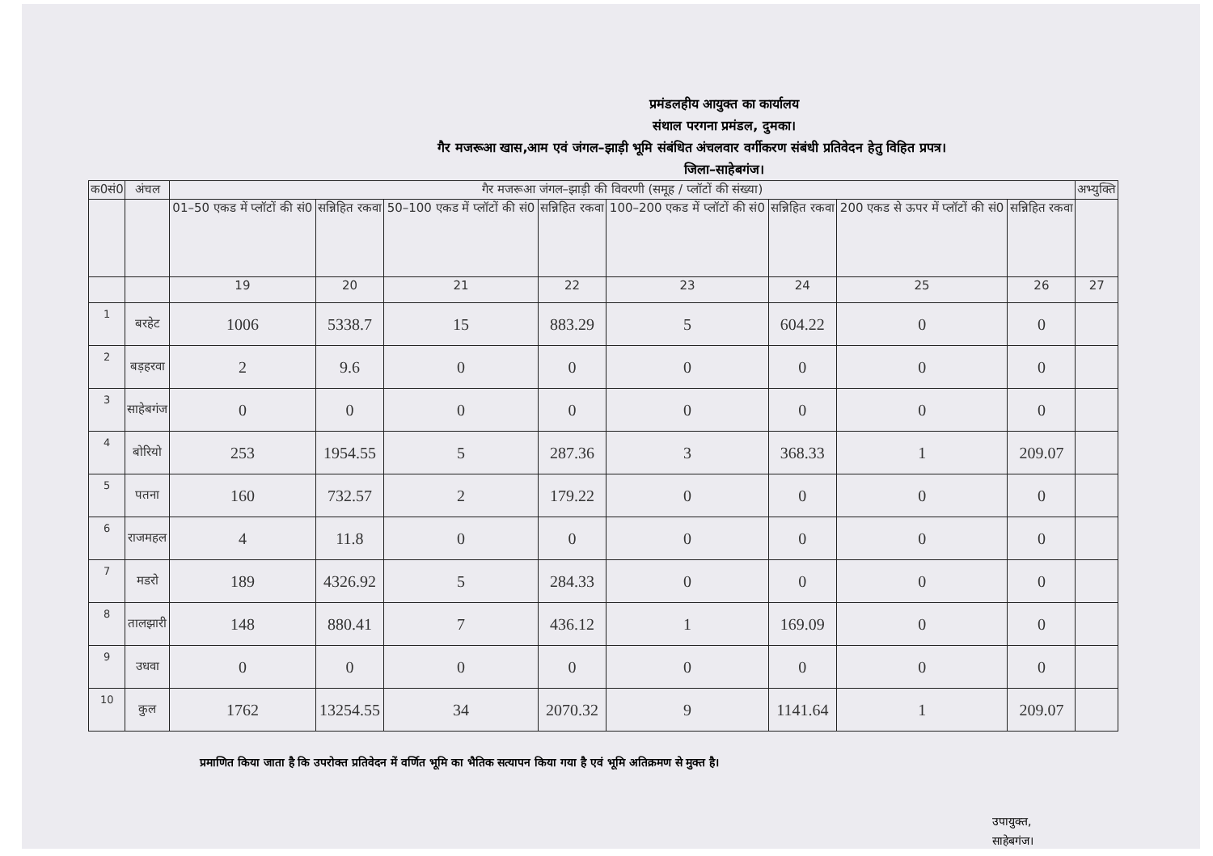प्रमंडलहीय आयुक्त का कार्यालय
संथाल परगना प्रमंडल, दुमका।
गैर मजरूआ खास,आम एवं जंगल–झाड़ी भूमि संबंधित अंचलवार वर्गीकरण संबंधी प्रतिवेदन हेतु विहित प्रपत्र।
जिला–साहेबगंज।
| क0सं0 | अंचल | गैर मजरूआ जंगल–झाड़ी की विवरणी (समूह / प्लॉटों की संख्या) | | | | | | | | अभ्युक्ति |
| --- | --- | --- | --- | --- | --- | --- | --- | --- | --- | --- |
| | | 01–50 एकड में प्लॉटों की सं0 | सन्निहित रकवा | 50–100 एकड में प्लॉटों की सं0 | सन्निहित रकवा | 100–200 एकड में प्लॉटों की सं0 | सन्निहित रकवा | 200 एकड से ऊपर में प्लॉटों की सं0 | सन्निहित रकवा | |
| | | 19 | 20 | 21 | 22 | 23 | 24 | 25 | 26 | 27 |
| 1 | बरहेट | 1006 | 5338.7 | 15 | 883.29 | 5 | 604.22 | 0 | 0 | |
| 2 | बड़हरवा | 2 | 9.6 | 0 | 0 | 0 | 0 | 0 | 0 | |
| 3 | साहेबगंज | 0 | 0 | 0 | 0 | 0 | 0 | 0 | 0 | |
| 4 | बोरियो | 253 | 1954.55 | 5 | 287.36 | 3 | 368.33 | 1 | 209.07 | |
| 5 | पतना | 160 | 732.57 | 2 | 179.22 | 0 | 0 | 0 | 0 | |
| 6 | राजमहल | 4 | 11.8 | 0 | 0 | 0 | 0 | 0 | 0 | |
| 7 | मडरो | 189 | 4326.92 | 5 | 284.33 | 0 | 0 | 0 | 0 | |
| 8 | तालझारी | 148 | 880.41 | 7 | 436.12 | 1 | 169.09 | 0 | 0 | |
| 9 | उधवा | 0 | 0 | 0 | 0 | 0 | 0 | 0 | 0 | |
| 10 | कुल | 1762 | 13254.55 | 34 | 2070.32 | 9 | 1141.64 | 1 | 209.07 | |
प्रमाणित किया जाता है कि उपरोक्त प्रतिवेदन में वर्णित भूमि का भैतिक सत्यापन किया गया है एवं भूमि अतिक्रमण से मुक्त है।
उपायुक्त,
साहेबगंज।